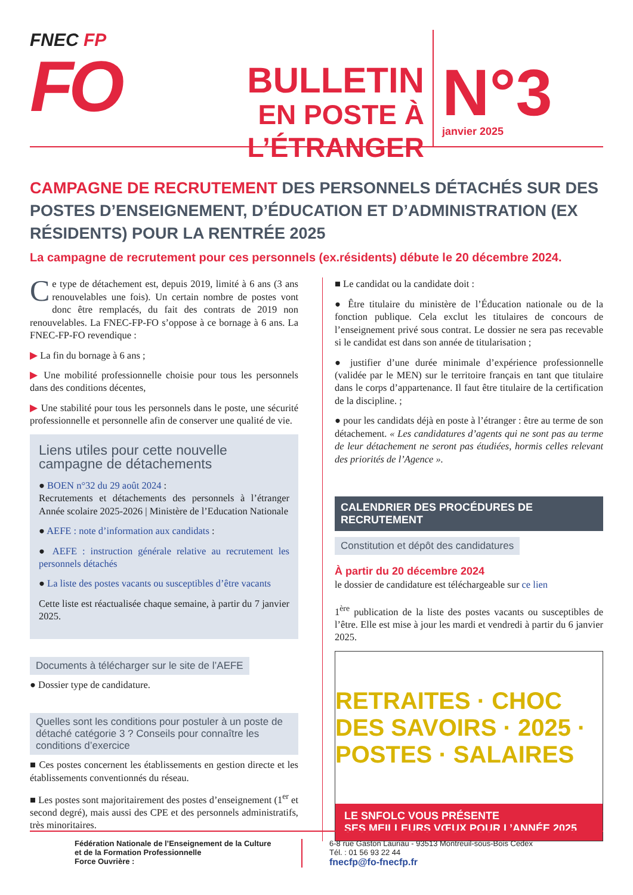FNEC FP
FO
BULLETIN
EN POSTE À L’ÉTRANGER
N°3
janvier 2025
CAMPAGNE DE RECRUTEMENT DES PERSONNELS DÉTACHÉS SUR DES POSTES D’ENSEIGNEMENT, D’ÉDUCATION ET D’ADMINISTRATION (EX RÉSIDENTS) POUR LA RENTRÉE 2025
La campagne de recrutement pour ces personnels (ex.résidents) débute le 20 décembre 2024.
Ce type de détachement est, depuis 2019, limité à 6 ans (3 ans renouvelables une fois). Un certain nombre de postes vont donc être remplacés, du fait des contrats de 2019 non renouvelables. La FNEC-FP-FO s’oppose à ce bornage à 6 ans. La FNEC-FP-FO revendique :
▶ La fin du bornage à 6 ans ;
▶ Une mobilité professionnelle choisie pour tous les personnels dans des conditions décentes,
▶ Une stabilité pour tous les personnels dans le poste, une sécurité professionnelle et personnelle afin de conserver une qualité de vie.
Liens utiles pour cette nouvelle campagne de détachements
● BOEN n°32 du 29 août 2024 :
Recrutements et détachements des personnels à l’étranger Année scolaire 2025-2026 | Ministère de l’Education Nationale
● AEFE : note d’information aux candidats :
● AEFE : instruction générale relative au recrutement les personnels détachés
● La liste des postes vacants ou susceptibles d’être vacants
Cette liste est réactualisée chaque semaine, à partir du 7 janvier 2025.
Documents à télécharger sur le site de l’AEFE
● Dossier type de candidature.
Quelles sont les conditions pour postuler à un poste de détaché catégorie 3 ? Conseils pour connaître les conditions d’exercice
■ Ces postes concernent les établissements en gestion directe et les établissements conventionnés du réseau.
■ Les postes sont majoritairement des postes d’enseignement (1<sup>er</sup> et second degré), mais aussi des CPE et des personnels administratifs, très minoritaires.
■ Le candidat ou la candidate doit :
● Être titulaire du ministère de l’Éducation nationale ou de la fonction publique. Cela exclut les titulaires de concours de l’enseignement privé sous contrat. Le dossier ne sera pas recevable si le candidat est dans son année de titularisation ;
● justifier d’une durée minimale d’expérience professionnelle (validée par le MEN) sur le territoire français en tant que titulaire dans le corps d’appartenance. Il faut être titulaire de la certification de la discipline. ;
● pour les candidats déjà en poste à l’étranger : être au terme de son détachement. « Les candidatures d’agents qui ne sont pas au terme de leur détachement ne seront pas étudiées, hormis celles relevant des priorités de l’Agence ».
CALENDRIER DES PROCÉDURES DE RECRUTEMENT
Constitution et dépôt des candidatures
À partir du 20 décembre 2024
le dossier de candidature est téléchargeable sur ce lien
1<sup>ère</sup> publication de la liste des postes vacants ou susceptibles de l’être. Elle est mise à jour les mardi et vendredi à partir du 6 janvier 2025.
RETRAITES · CHOC DES SAVOIRS · 2025 · POSTES · SALAIRES
LE SNFOLC VOUS PRÉSENTE
SES MEILLEURS VŒUX POUR L’ANNÉE 2025
Fédération Nationale de l’Enseignement de la Culture
et de la Formation Professionnelle
Force Ouvrière :
6-8 rue Gaston Lauriau - 93513 Montreuil-sous-Bois Cedex
Tél. : 01 56 93 22 44
fnecfp@fo-fnecfp.fr